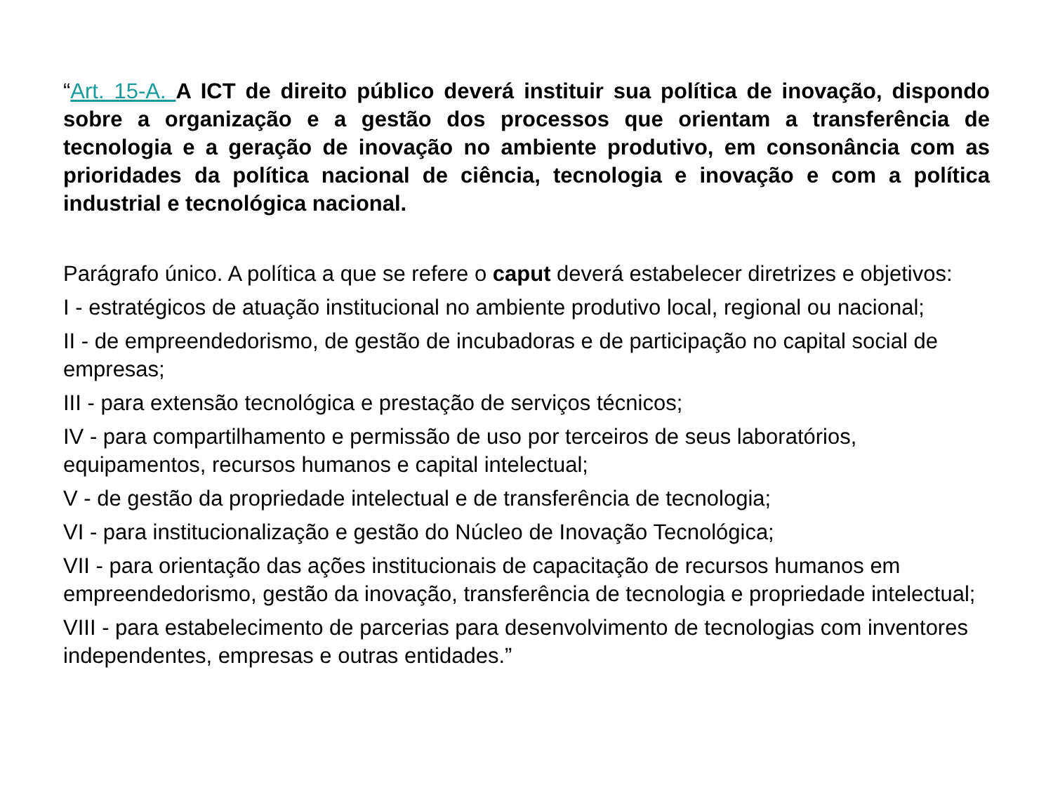“Art. 15-A. A ICT de direito público deverá instituir sua política de inovação, dispondo sobre a organização e a gestão dos processos que orientam a transferência de tecnologia e a geração de inovação no ambiente produtivo, em consonância com as prioridades da política nacional de ciência, tecnologia e inovação e com a política industrial e tecnológica nacional.
Parágrafo único. A política a que se refere o caput deverá estabelecer diretrizes e objetivos:
I - estratégicos de atuação institucional no ambiente produtivo local, regional ou nacional;
II - de empreendedorismo, de gestão de incubadoras e de participação no capital social de empresas;
III - para extensão tecnológica e prestação de serviços técnicos;
IV - para compartilhamento e permissão de uso por terceiros de seus laboratórios, equipamentos, recursos humanos e capital intelectual;
V - de gestão da propriedade intelectual e de transferência de tecnologia;
VI - para institucionalização e gestão do Núcleo de Inovação Tecnológica;
VII - para orientação das ações institucionais de capacitação de recursos humanos em empreendedorismo, gestão da inovação, transferência de tecnologia e propriedade intelectual;
VIII - para estabelecimento de parcerias para desenvolvimento de tecnologias com inventores independentes, empresas e outras entidades.”